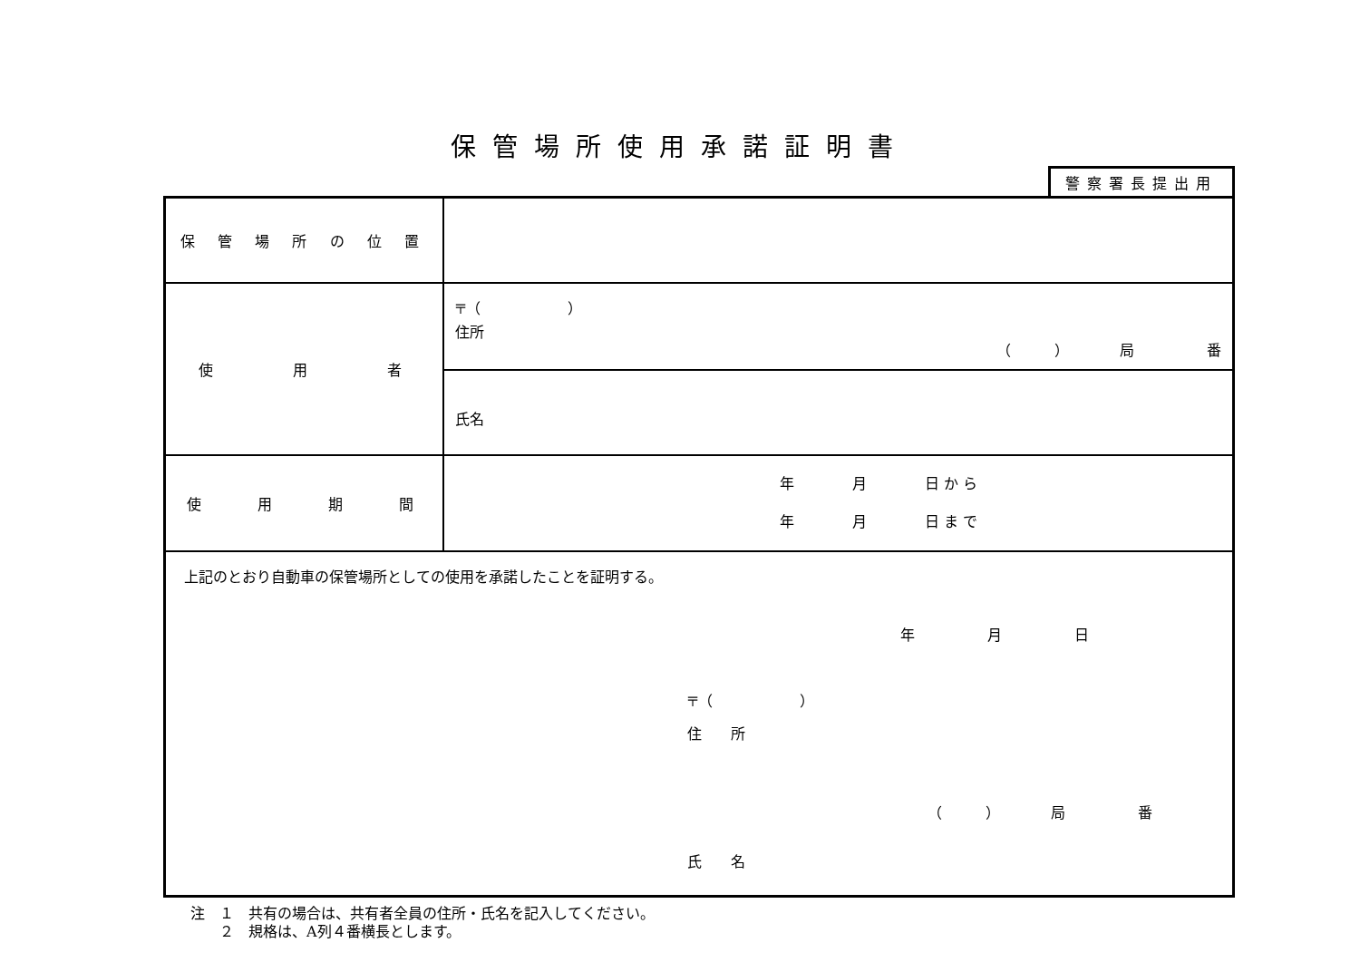保管場所使用承諾証明書
警察署長提出用
| 保 管 場 所 の 位 置 | |
| 使 用 者 | 〒（ ） 住所 （ ） 局 番 |
| | 氏名 |
| 使 用 期 間 | 年 月 日 か ら 年 月 日 ま で |
| 上記のとおり自動車の保管場所としての使用を承諾したことを証明する。 年 月 日 〒（ ） 住 所 （ ） 局 番 氏 名 | |
注　１　共有の場合は、共有者全員の住所・氏名を記入してください。
　　２　規格は、A列４番横長とします。